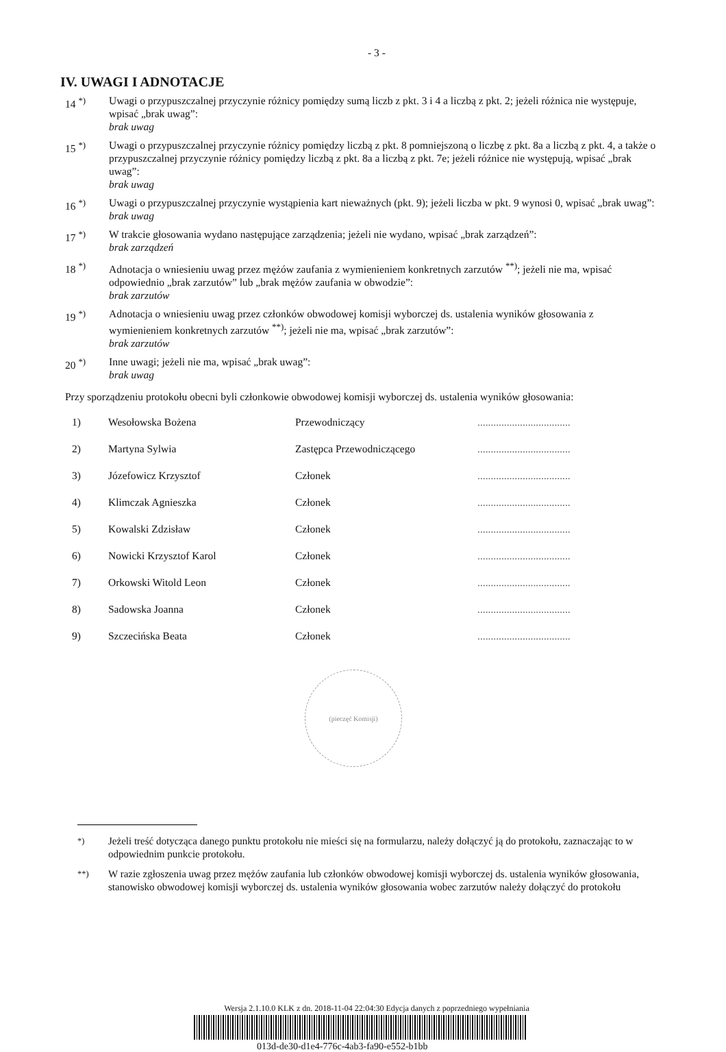- 3 -
IV. UWAGI I ADNOTACJE
14 <sup>*)</sup> Uwagi o przypuszczalnej przyczynie różnicy pomiędzy sumą liczb z pkt. 3 i 4 a liczbą z pkt. 2; jeżeli różnica nie występuje, wpisać „brak uwag”:
brak uwag
15 <sup>*)</sup> Uwagi o przypuszczalnej przyczynie różnicy pomiędzy liczbą z pkt. 8 pomniejszoną o liczbę z pkt. 8a a liczbą z pkt. 4, a także o przypuszczalnej przyczynie różnicy pomiędzy liczbą z pkt. 8a a liczbą z pkt. 7e; jeżeli różnice nie występują, wpisać „brak uwag”:
brak uwag
16 <sup>*)</sup> Uwagi o przypuszczalnej przyczynie wystąpienia kart nieważnych (pkt. 9); jeżeli liczba w pkt. 9 wynosi 0, wpisać „brak uwag”:
brak uwag
17 <sup>*)</sup> W trakcie głosowania wydano następujące zarządzenia; jeżeli nie wydano, wpisać „brak zarządzeń”:
brak zarządzeń
18 <sup>*)</sup> Adnotacja o wniesieniu uwag przez mężów zaufania z wymienieniem konkretnych zarzutów <sup>**)</sup>; jeżeli nie ma, wpisać odpowiednio „brak zarzutów” lub „brak mężów zaufania w obwodzie”:
brak zarzutów
19 <sup>*)</sup> Adnotacja o wniesieniu uwag przez członków obwodowej komisji wyborczej ds. ustalenia wyników głosowania z wymienieniem konkretnych zarzutów <sup>**)</sup>; jeżeli nie ma, wpisać „brak zarzutów”:
brak zarzutów
20 <sup>*)</sup> Inne uwagi; jeżeli nie ma, wpisać „brak uwag”:
brak uwag
Przy sporządzeniu protokołu obecni byli członkowie obwodowej komisji wyborczej ds. ustalenia wyników głosowania:
| 1) | Wesołowska Bożena | Przewodniczący | ................................... |
| 2) | Martyna Sylwia | Zastępca Przewodniczącego | ................................... |
| 3) | Józefowicz Krzysztof | Członek | ................................... |
| 4) | Klimczak Agnieszka | Członek | ................................... |
| 5) | Kowalski Zdzisław | Członek | ................................... |
| 6) | Nowicki Krzysztof Karol | Członek | ................................... |
| 7) | Orkowski Witold Leon | Członek | ................................... |
| 8) | Sadowska Joanna | Członek | ................................... |
| 9) | Szczecińska Beata | Członek | ................................... |
(pieczęć Komisji)
<sup>*)</sup> Jeżeli treść dotycząca danego punktu protokołu nie mieści się na formularzu, należy dołączyć ją do protokołu, zaznaczając to w odpowiednim punkcie protokołu.
<sup>**)</sup> W razie zgłoszenia uwag przez mężów zaufania lub członków obwodowej komisji wyborczej ds. ustalenia wyników głosowania, stanowisko obwodowej komisji wyborczej ds. ustalenia wyników głosowania wobec zarzutów należy dołączyć do protokołu
Wersja 2.1.10.0 KLK z dn. 2018-11-04 22:04:30 Edycja danych z poprzedniego wypełniania
013d-de30-d1e4-776c-4ab3-fa90-e552-b1bb